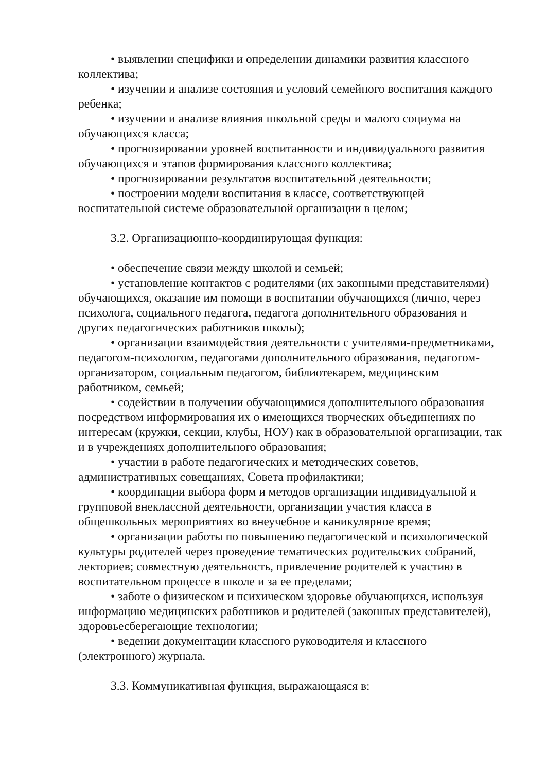• выявлении специфики и определении динамики развития классного коллектива;
• изучении и анализе состояния и условий семейного воспитания каждого ребенка;
• изучении и анализе влияния школьной среды и малого социума на обучающихся класса;
• прогнозировании уровней воспитанности и индивидуального развития обучающихся и этапов формирования классного коллектива;
• прогнозировании результатов воспитательной деятельности;
• построении модели воспитания в классе, соответствующей воспитательной системе образовательной организации в целом;
3.2. Организационно-координирующая функция:
• обеспечение связи между школой и семьей;
• установление контактов с родителями (их законными представителями) обучающихся, оказание им помощи в воспитании обучающихся (лично, через психолога, социального педагога, педагога дополнительного образования и других педагогических работников школы);
• организации взаимодействия деятельности с учителями-предметниками, педагогом-психологом, педагогами дополнительного образования, педагогом-организатором, социальным педагогом, библиотекарем, медицинским работником, семьей;
• содействии в получении обучающимися дополнительного образования посредством информирования их о имеющихся творческих объединениях по интересам (кружки, секции, клубы, НОУ) как в образовательной организации, так и в учреждениях дополнительного образования;
• участии в работе педагогических и методических советов, административных совещаниях, Совета профилактики;
• координации выбора форм и методов организации индивидуальной и групповой внеклассной деятельности, организации участия класса в общешкольных мероприятиях во внеучебное и каникулярное время;
• организации работы по повышению педагогической и психологической культуры родителей через проведение тематических родительских собраний, лекториев; совместную деятельность, привлечение родителей к участию в воспитательном процессе в школе и за ее пределами;
• заботе о физическом и психическом здоровье обучающихся, используя информацию медицинских работников и родителей (законных представителей), здоровьесберегающие технологии;
• ведении документации классного руководителя и классного (электронного) журнала.
3.3. Коммуникативная функция, выражающаяся в: